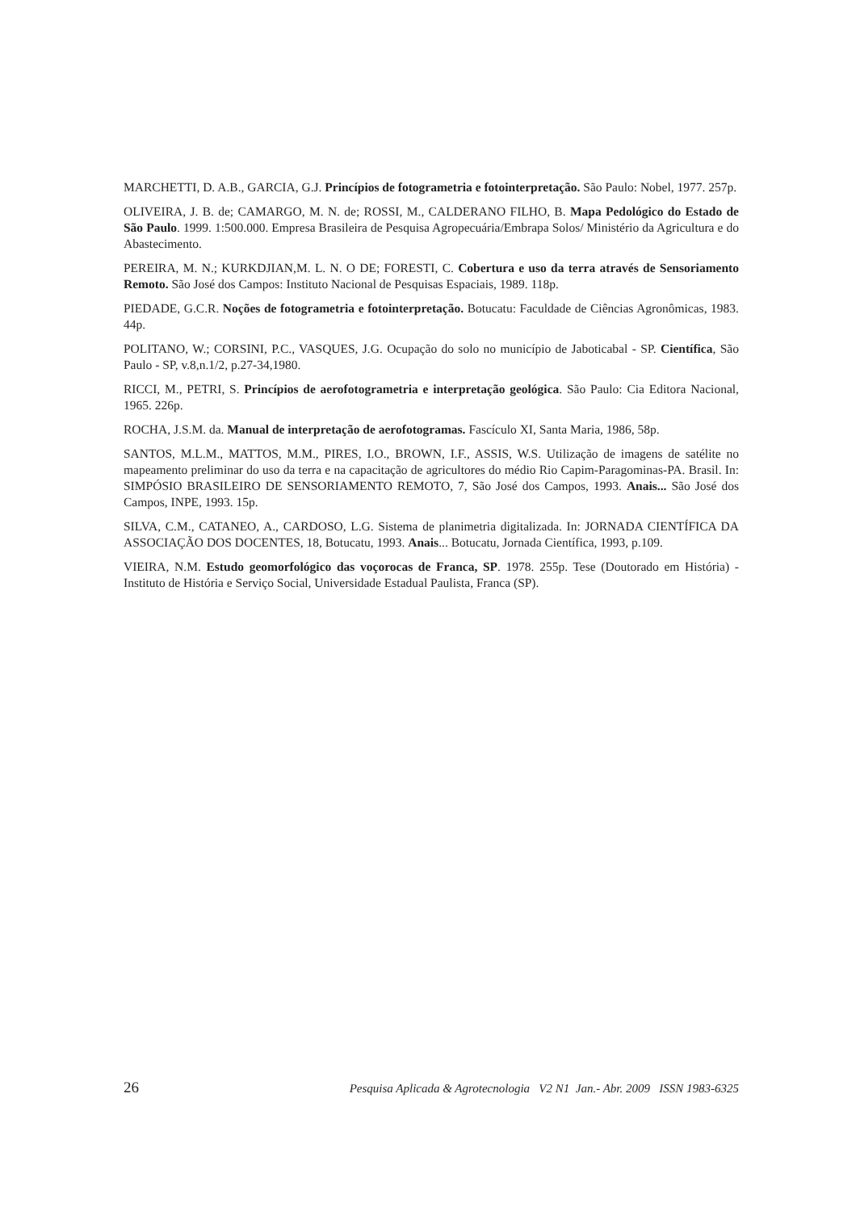MARCHETTI, D. A.B., GARCIA, G.J. Princípios de fotogrametria e fotointerpretação. São Paulo: Nobel, 1977. 257p.
OLIVEIRA, J. B. de; CAMARGO, M. N. de; ROSSI, M., CALDERANO FILHO, B. Mapa Pedológico do Estado de São Paulo. 1999. 1:500.000. Empresa Brasileira de Pesquisa Agropecuária/Embrapa Solos/ Ministério da Agricultura e do Abastecimento.
PEREIRA, M. N.; KURKDJIAN,M. L. N. O DE; FORESTI, C. Cobertura e uso da terra através de Sensoriamento Remoto. São José dos Campos: Instituto Nacional de Pesquisas Espaciais, 1989. 118p.
PIEDADE, G.C.R. Noções de fotogrametria e fotointerpretação. Botucatu: Faculdade de Ciências Agronômicas, 1983. 44p.
POLITANO, W.; CORSINI, P.C., VASQUES, J.G. Ocupação do solo no município de Jaboticabal - SP. Científica, São Paulo - SP, v.8,n.1/2, p.27-34,1980.
RICCI, M., PETRI, S. Princípios de aerofotogrametria e interpretação geológica. São Paulo: Cia Editora Nacional, 1965. 226p.
ROCHA, J.S.M. da. Manual de interpretação de aerofotogramas. Fascículo XI, Santa Maria, 1986, 58p.
SANTOS, M.L.M., MATTOS, M.M., PIRES, I.O., BROWN, I.F., ASSIS, W.S. Utilização de imagens de satélite no mapeamento preliminar do uso da terra e na capacitação de agricultores do médio Rio Capim-Paragominas-PA. Brasil. In: SIMPÓSIO BRASILEIRO DE SENSORIAMENTO REMOTO, 7, São José dos Campos, 1993. Anais... São José dos Campos, INPE, 1993. 15p.
SILVA, C.M., CATANEO, A., CARDOSO, L.G. Sistema de planimetria digitalizada. In: JORNADA CIENTÍFICA DA ASSOCIAÇÃO DOS DOCENTES, 18, Botucatu, 1993. Anais... Botucatu, Jornada Científica, 1993, p.109.
VIEIRA, N.M. Estudo geomorfológico das voçorocas de Franca, SP. 1978. 255p. Tese (Doutorado em História) - Instituto de História e Serviço Social, Universidade Estadual Paulista, Franca (SP).
26 Pesquisa Aplicada & Agrotecnologia V2 N1 Jan.- Abr. 2009 ISSN 1983-6325